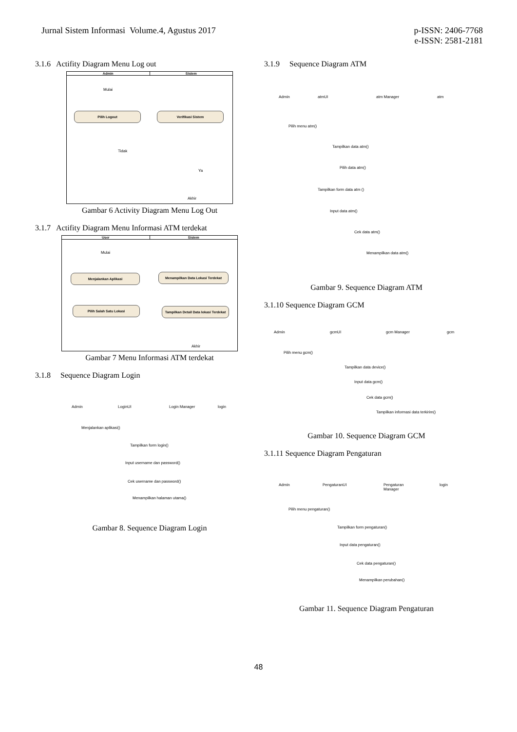Jurnal Sistem Informasi Volume.4, Agustus 2017
p-ISSN: 2406-7768
e-ISSN: 2581-2181
3.1.6 Actifity Diagram Menu Log out
Admin Sistem
Mulai
Pilih Logout Verifikasi Sistem
Tidak
Ya
Akhir
Gambar 6 Activity Diagram Menu Log Out
3.1.7 Actifity Diagram Menu Informasi ATM terdekat
User Sistem
Mulai
Menjalankan Aplikasi Menampilkan Data Lokasi Terdekat
Pilih Salah Satu Lokasi
Tampilkan Detail Data lokasi Terdekat
Akhir
Gambar 7 Menu Informasi ATM terdekat
3.1.8 Sequence Diagram Login
Admin LoginUI Login Manager login
Menjalankan aplikasi()
Tampilkan form login()
Input username dan password()
Cek username dan password()
Menampilkan halaman utama()
Gambar 8. Sequence Diagram Login
3.1.9 Sequence Diagram ATM
Admin atmUI atm Manager atm
Pilih menu atm()
Tampilkan data atm()
Pilih data atm()
Tampilkan form data atm ()
Input data atm()
Cek data atm()
Menampilkan data atm()
Gambar 9. Sequence Diagram ATM
3.1.10 Sequence Diagram GCM
Admin gcmUI gcm Manager gcm
Pilih menu gcm()
Tampilkan data device()
Input data gcm()
Cek data gcm()
Tampilkan informasi data terkirim()
Gambar 10. Sequence Diagram GCM
3.1.11 Sequence Diagram Pengaturan
Admin PengaturanUI Pengaturan
Manager
login
Pilih menu pengaturan()
Tampilkan form pengaturan()
Input data pengaturan()
Cek data pengaturan()
Menampilkan perubahan()
Gambar 11. Sequence Diagram Pengaturan
48